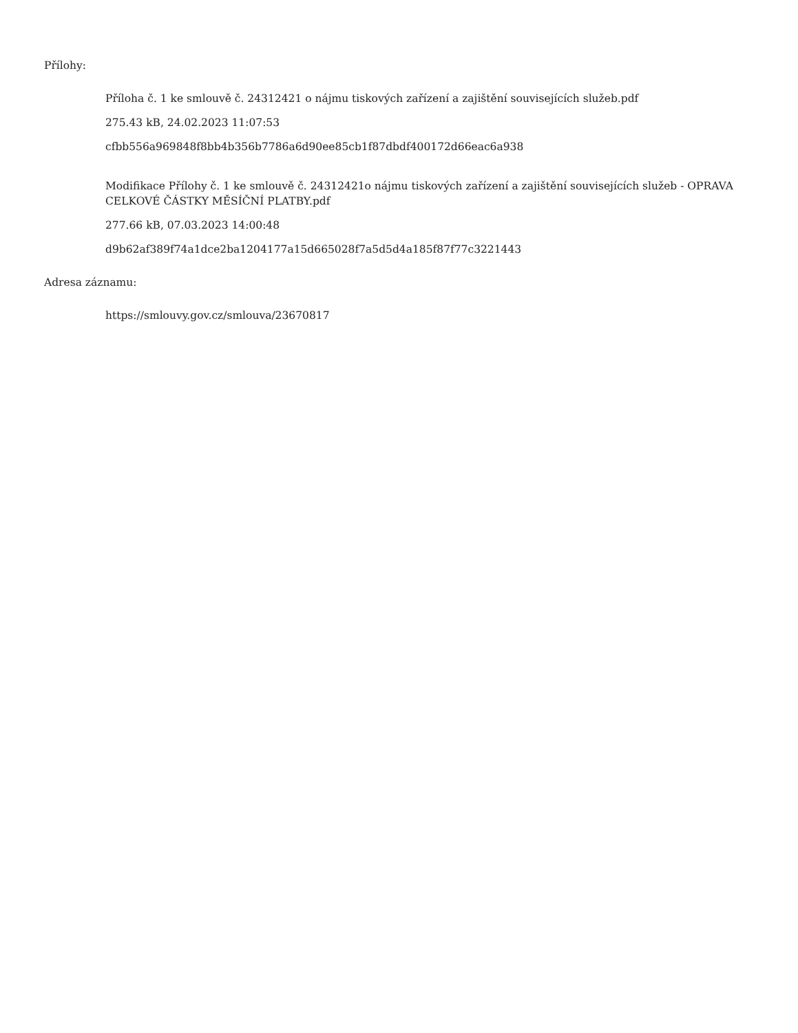Přílohy:
Příloha č. 1 ke smlouvě č. 24312421 o nájmu tiskových zařízení a zajištění souvisejících služeb.pdf
275.43 kB, 24.02.2023 11:07:53
cfbb556a969848f8bb4b356b7786a6d90ee85cb1f87dbdf400172d66eac6a938
Modifikace Přílohy č. 1 ke smlouvě č. 24312421o nájmu tiskových zařízení a zajištění souvisejících služeb - OPRAVA CELKOVÉ ČÁSTKY MĚSÍČNÍ PLATBY.pdf
277.66 kB, 07.03.2023 14:00:48
d9b62af389f74a1dce2ba1204177a15d665028f7a5d5d4a185f87f77c3221443
Adresa záznamu:
https://smlouvy.gov.cz/smlouva/23670817